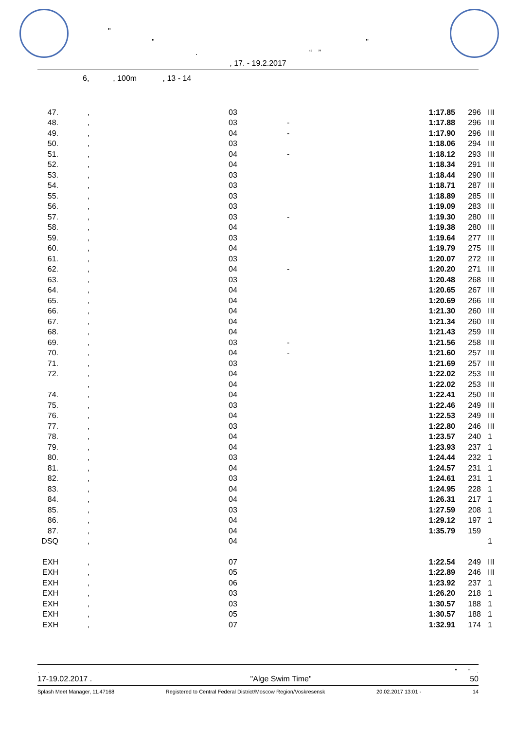"
" "
. “ ”
, 17. - 19.2.2017
6, , 100m , 13 - 14
| 47. | , | 03 | | 1:17.85 | 296 | III |
| 48. | , | 03 | - | 1:17.88 | 296 | III |
| 49. | , | 04 | - | 1:17.90 | 296 | III |
| 50. | , | 03 | | 1:18.06 | 294 | III |
| 51. | , | 04 | - | 1:18.12 | 293 | III |
| 52. | , | 04 | | 1:18.34 | 291 | III |
| 53. | , | 03 | | 1:18.44 | 290 | III |
| 54. | , | 03 | | 1:18.71 | 287 | III |
| 55. | , | 03 | | 1:18.89 | 285 | III |
| 56. | , | 03 | | 1:19.09 | 283 | III |
| 57. | , | 03 | - | 1:19.30 | 280 | III |
| 58. | , | 04 | | 1:19.38 | 280 | III |
| 59. | , | 03 | | 1:19.64 | 277 | III |
| 60. | , | 04 | | 1:19.79 | 275 | III |
| 61. | , | 03 | | 1:20.07 | 272 | III |
| 62. | , | 04 | - | 1:20.20 | 271 | III |
| 63. | , | 03 | | 1:20.48 | 268 | III |
| 64. | , | 04 | | 1:20.65 | 267 | III |
| 65. | , | 04 | | 1:20.69 | 266 | III |
| 66. | , | 04 | | 1:21.30 | 260 | III |
| 67. | , | 04 | | 1:21.34 | 260 | III |
| 68. | , | 04 | | 1:21.43 | 259 | III |
| 69. | , | 03 | - | 1:21.56 | 258 | III |
| 70. | , | 04 | - | 1:21.60 | 257 | III |
| 71. | , | 03 | | 1:21.69 | 257 | III |
| 72. | , | 04 | | 1:22.02 | 253 | III |
| | , | 04 | | 1:22.02 | 253 | III |
| 74. | , | 04 | | 1:22.41 | 250 | III |
| 75. | , | 03 | | 1:22.46 | 249 | III |
| 76. | , | 04 | | 1:22.53 | 249 | III |
| 77. | , | 03 | | 1:22.80 | 246 | III |
| 78. | , | 04 | | 1:23.57 | 240 | 1 |
| 79. | , | 04 | | 1:23.93 | 237 | 1 |
| 80. | , | 03 | | 1:24.44 | 232 | 1 |
| 81. | , | 04 | | 1:24.57 | 231 | 1 |
| 82. | , | 03 | | 1:24.61 | 231 | 1 |
| 83. | , | 04 | | 1:24.95 | 228 | 1 |
| 84. | , | 04 | | 1:26.31 | 217 | 1 |
| 85. | , | 03 | | 1:27.59 | 208 | 1 |
| 86. | , | 04 | | 1:29.12 | 197 | 1 |
| 87. | , | 04 | | 1:35.79 | 159 | |
| DSQ | , | 04 | | | | 1 |
| EXH | , | 07 | | 1:22.54 | 249 | III |
| EXH | , | 05 | | 1:22.89 | 246 | III |
| EXH | , | 06 | | 1:23.92 | 237 | 1 |
| EXH | , | 03 | | 1:26.20 | 218 | 1 |
| EXH | , | 03 | | 1:30.57 | 188 | 1 |
| EXH | , | 05 | | 1:30.57 | 188 | 1 |
| EXH | , | 07 | | 1:32.91 | 174 | 1 |
. " " .
17-19.02.2017 . "Alge Swim Time" 50
Splash Meet Manager, 11.47168 Registered to Central Federal District/Moscow Region/Voskresensk 20.02.2017 13:01 - 14